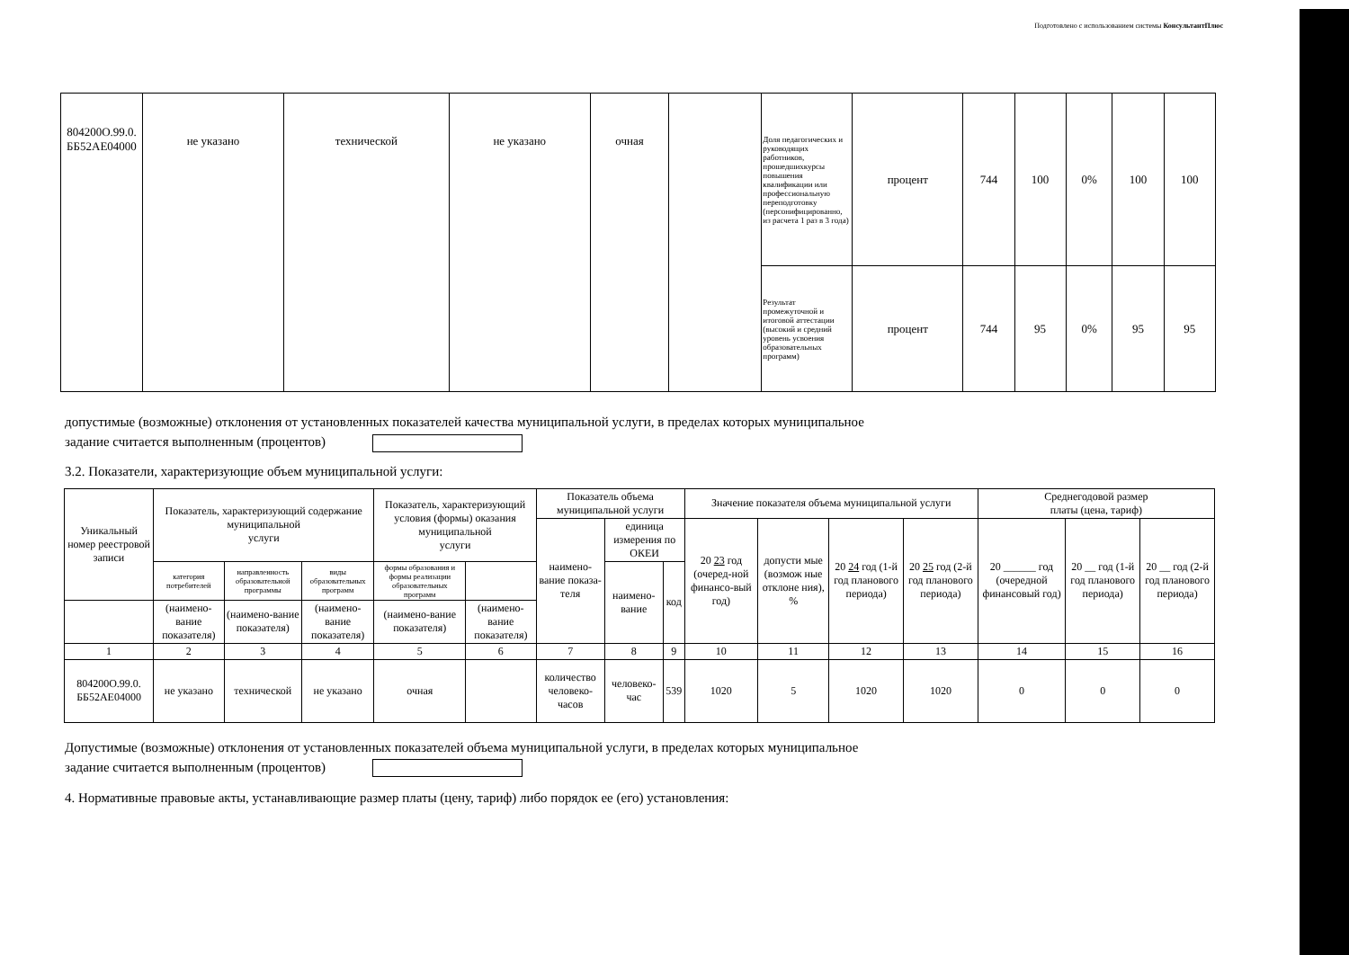Подготовлено с использованием системы КонсультантПлюс
| 804200О.99.0. ББ52АЕ04000 | не указано | технической | не указано | очная | | Доля педагогических и руководящих работников, прошедшихкурсы повышения квалификации или профессиональную переподготовку (персонифицированно, из расчета 1 раз в 3 года) | процент | 744 | 100 | 0% | 100 | 100 |
| | | | | | | Результат промежуточной и итоговой аттестации (высокий и средний уровень усвоения образовательных программ) | процент | 744 | 95 | 0% | 95 | 95 |
допустимые (возможные) отклонения от установленных показателей качества муниципальной услуги, в пределах которых муниципальное
задание считается выполненным (процентов)
3.2. Показатели, характеризующие объем муниципальной услуги:
| Уникальный номер реестровой записи | Показатель, характеризующий содержание муниципальной услуги | | | Показатель, характеризующий условия (формы) оказания муниципальной услуги | | Показатель объема муниципальной услуги | | | Значение показателя объема муниципальной услуги | | | | Среднегодовой размер платы (цена, тариф) | | |
| --- | --- | --- | --- | --- | --- | --- | --- | --- | --- | --- | --- | --- | --- | --- | --- |
| | | | | | | наимено- вание показа- теля | единица измерения по ОКЕИ | | 20 23 год (очеред-ной финансо-вый год) | допусти мые (возмож ные отклоне ния), % | 20 24 год (1-й год планового периода) | 20 25 год (2-й год планового периода) | 20 ______ год (очередной финансовый год) | 20 __ год (1-й год планового периода) | 20 __ год (2-й год планового периода) |
| | категория потребителей | направленность образовательной программы | виды образовательных программ | формы образования и формы реализации образовательных программ | | | наимено- вание | код | | | | | | | |
| | (наимено-вание показателя) | (наимено-вание показателя) | (наимено-вание показателя) | (наимено-вание показателя) | (наимено-вание показателя) | | | | | | | | | | |
| 1 | 2 | 3 | 4 | 5 | 6 | 7 | 8 | 9 | 10 | 11 | 12 | 13 | 14 | 15 | 16 |
| 804200О.99.0. ББ52АЕ04000 | не указано | технической | не указано | очная | | количество человеко-часов | человеко-час | 539 | 1020 | 5 | 1020 | 1020 | 0 | 0 | 0 |
Допустимые (возможные) отклонения от установленных показателей объема муниципальной услуги, в пределах которых муниципальное
задание считается выполненным (процентов)
4. Нормативные правовые акты, устанавливающие размер платы (цену, тариф) либо порядок ее (его) установления: